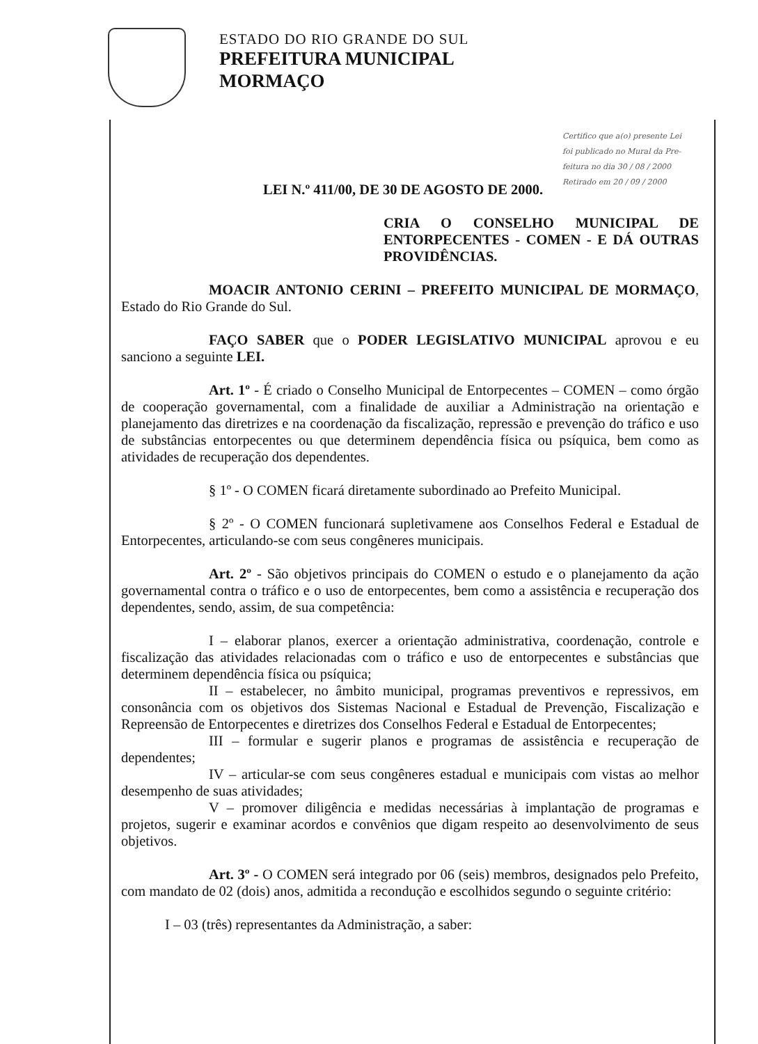ESTADO DO RIO GRANDE DO SUL
PREFEITURA MUNICIPAL
MORMAÇO
Certifico que a(o) presente Lei
foi publicado no Mural da Pre-
feitura no dia 30 / 08 / 2000
Retirado em 20 / 09 / 2000
LEI N.º 411/00, DE 30 DE AGOSTO DE 2000.
CRIA O CONSELHO MUNICIPAL DE ENTORPECENTES - COMEN - E DÁ OUTRAS PROVIDÊNCIAS.
MOACIR ANTONIO CERINI – PREFEITO MUNICIPAL DE MORMAÇO, Estado do Rio Grande do Sul.
FAÇO SABER que o PODER LEGISLATIVO MUNICIPAL aprovou e eu sanciono a seguinte LEI.
Art. 1º - É criado o Conselho Municipal de Entorpecentes – COMEN – como órgão de cooperação governamental, com a finalidade de auxiliar a Administração na orientação e planejamento das diretrizes e na coordenação da fiscalização, repressão e prevenção do tráfico e uso de substâncias entorpecentes ou que determinem dependência física ou psíquica, bem como as atividades de recuperação dos dependentes.
§ 1º - O COMEN ficará diretamente subordinado ao Prefeito Municipal.
§ 2º - O COMEN funcionará supletivamene aos Conselhos Federal e Estadual de Entorpecentes, articulando-se com seus congêneres municipais.
Art. 2º - São objetivos principais do COMEN o estudo e o planejamento da ação governamental contra o tráfico e o uso de entorpecentes, bem como a assistência e recuperação dos dependentes, sendo, assim, de sua competência:
I – elaborar planos, exercer a orientação administrativa, coordenação, controle e fiscalização das atividades relacionadas com o tráfico e uso de entorpecentes e substâncias que determinem dependência física ou psíquica;
II – estabelecer, no âmbito municipal, programas preventivos e repressivos, em consonância com os objetivos dos Sistemas Nacional e Estadual de Prevenção, Fiscalização e Repreensão de Entorpecentes e diretrizes dos Conselhos Federal e Estadual de Entorpecentes;
III – formular e sugerir planos e programas de assistência e recuperação de dependentes;
IV – articular-se com seus congêneres estadual e municipais com vistas ao melhor desempenho de suas atividades;
V – promover diligência e medidas necessárias à implantação de programas e projetos, sugerir e examinar acordos e convênios que digam respeito ao desenvolvimento de seus objetivos.
Art. 3º - O COMEN será integrado por 06 (seis) membros, designados pelo Prefeito, com mandato de 02 (dois) anos, admitida a recondução e escolhidos segundo o seguinte critério:
I – 03 (três) representantes da Administração, a saber: